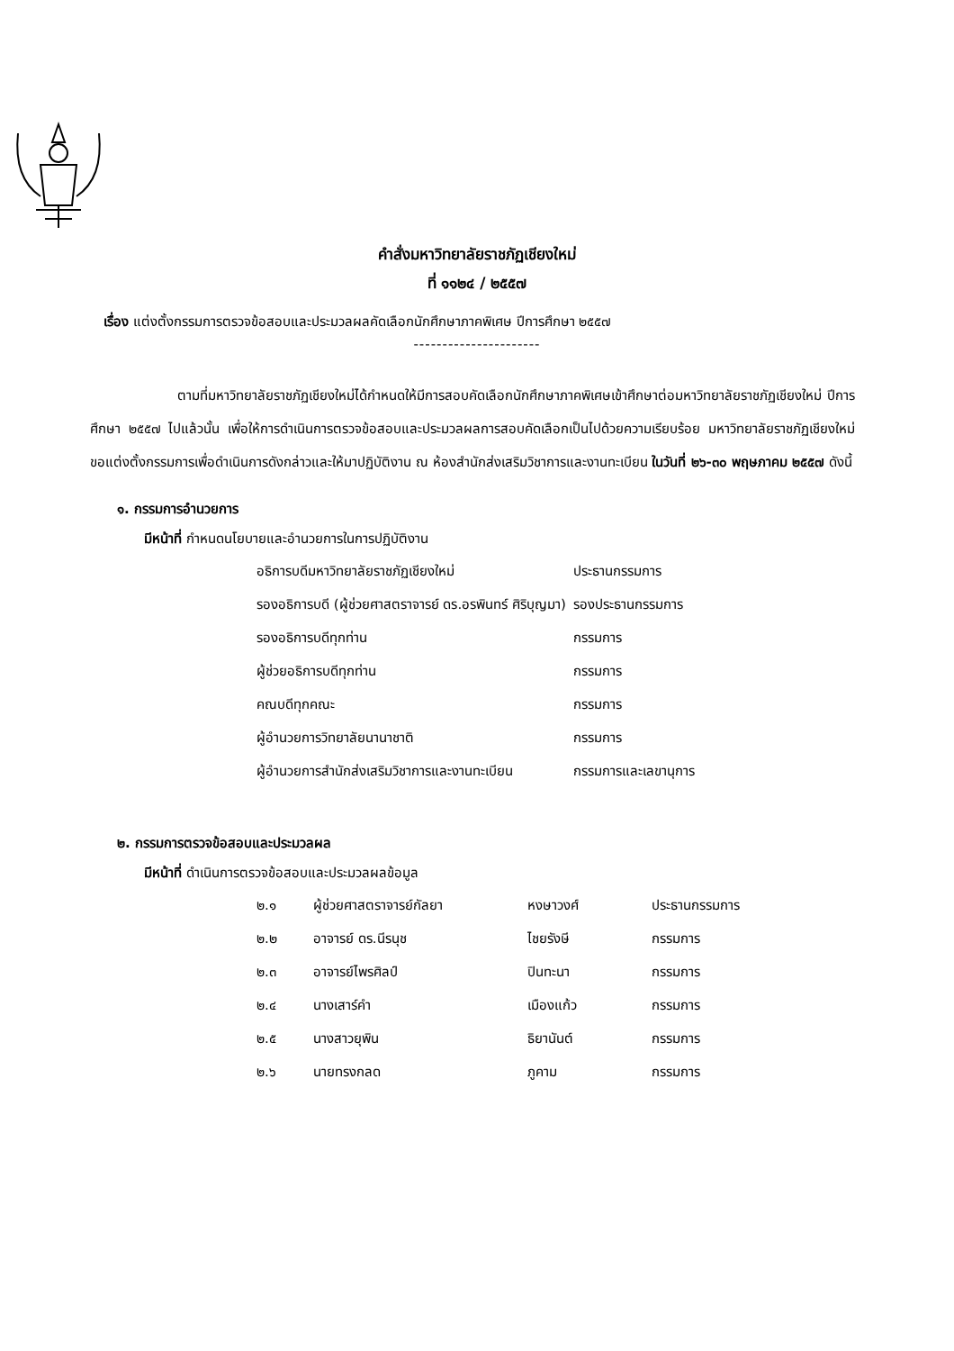คำสั่งมหาวิทยาลัยราชภัฏเชียงใหม่
ที่ ๑๑๒๔ / ๒๕๕๗
เรื่อง แต่งตั้งกรรมการตรวจข้อสอบและประมวลผลคัดเลือกนักศึกษาภาคพิเศษ ปีการศึกษา ๒๕๕๗
----------------------
ตามที่มหาวิทยาลัยราชภัฏเชียงใหม่ได้กำหนดให้มีการสอบคัดเลือกนักศึกษาภาคพิเศษเข้าศึกษาต่อมหาวิทยาลัยราชภัฏเชียงใหม่ ปีการศึกษา ๒๕๕๗ ไปแล้วนั้น เพื่อให้การดำเนินการตรวจข้อสอบและประมวลผลการสอบคัดเลือกเป็นไปด้วยความเรียบร้อย มหาวิทยาลัยราชภัฏเชียงใหม่ขอแต่งตั้งกรรมการเพื่อดำเนินการดังกล่าวและให้มาปฏิบัติงาน ณ ห้องสำนักส่งเสริมวิชาการและงานทะเบียน ในวันที่ ๒๖-๓๐ พฤษภาคม ๒๕๕๗ ดังนี้
๑. กรรมการอำนวยการ
มีหน้าที่ กำหนดนโยบายและอำนวยการในการปฏิบัติงาน
| อธิการบดีมหาวิทยาลัยราชภัฏเชียงใหม่ | ประธานกรรมการ |
| รองอธิการบดี (ผู้ช่วยศาสตราจารย์ ดร.อรพินทร์ ศิริบุญมา) | รองประธานกรรมการ |
| รองอธิการบดีทุกท่าน | กรรมการ |
| ผู้ช่วยอธิการบดีทุกท่าน | กรรมการ |
| คณบดีทุกคณะ | กรรมการ |
| ผู้อำนวยการวิทยาลัยนานาชาติ | กรรมการ |
| ผู้อำนวยการสำนักส่งเสริมวิชาการและงานทะเบียน | กรรมการและเลขานุการ |
๒. กรรมการตรวจข้อสอบและประมวลผล
มีหน้าที่ ดำเนินการตรวจข้อสอบและประมวลผลข้อมูล
| ๒.๑ | ผู้ช่วยศาสตราจารย์กัลยา | หงษาวงศ์ | ประธานกรรมการ |
| ๒.๒ | อาจารย์ ดร.นีรนุช | ไชยรังษี | กรรมการ |
| ๒.๓ | อาจารย์ไพรศิลป์ | ปินทะนา | กรรมการ |
| ๒.๔ | นางเสาร์คำ | เมืองแก้ว | กรรมการ |
| ๒.๕ | นางสาวยุพิน | ธิยานันต์ | กรรมการ |
| ๒.๖ | นายทรงกลด | ภูคาม | กรรมการ |